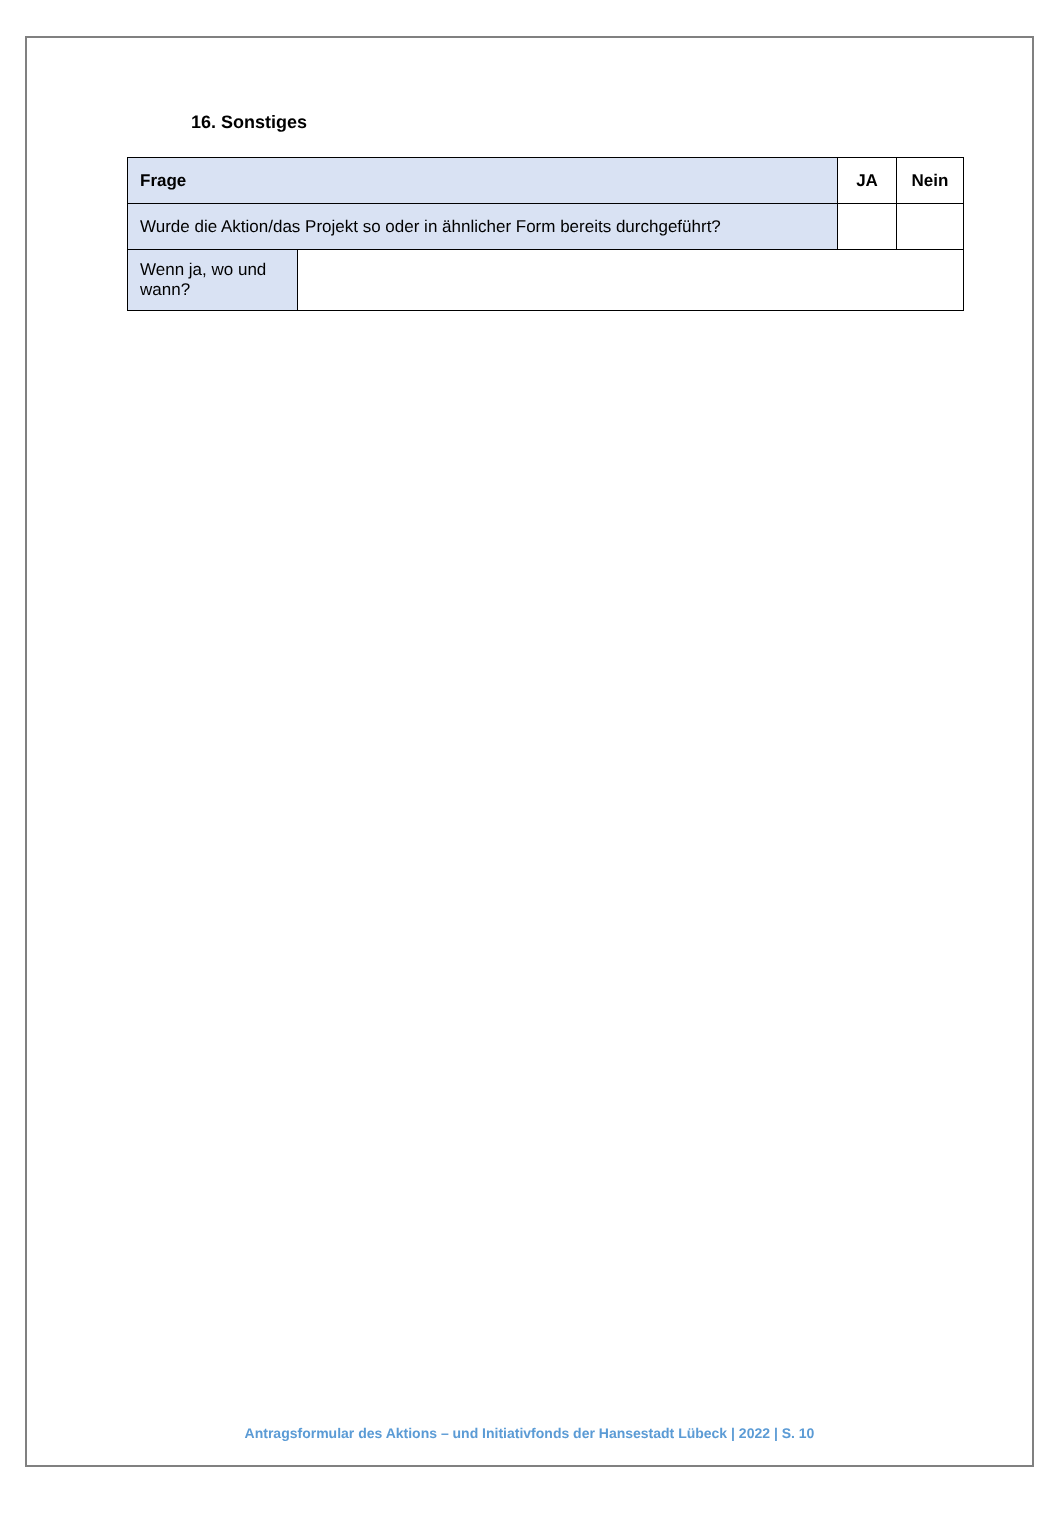16. Sonstiges
| Frage | | JA | Nein |
| Wurde die Aktion/das Projekt so oder in ähnlicher Form bereits durchgeführt? | | | |
| Wenn ja, wo und wann? | | | |
Antragsformular des Aktions – und Initiativfonds der Hansestadt Lübeck | 2022 | S. 10